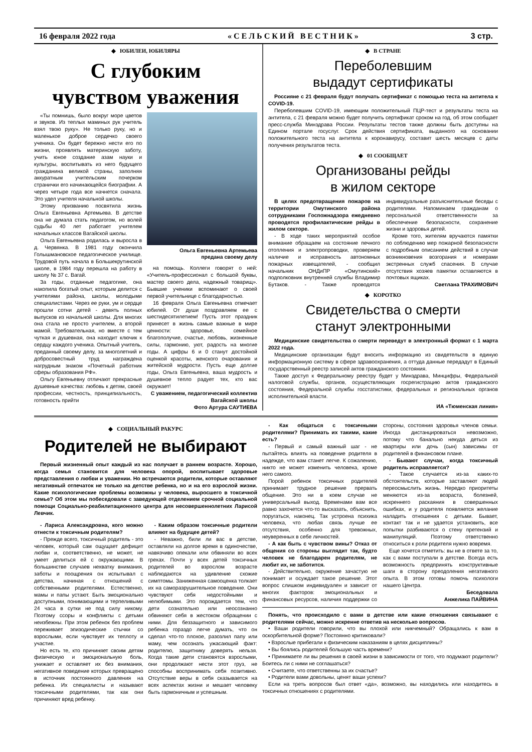16 февраля 2022 года « С Е Л Ь С К И Й В Е С Т Н И К » 3 стр.
◆ ЮБИЛЕИ, ЮБИЛЯРЫ
С глубоким
чувством уважения
«Ты помнишь, было вокруг море цветов и звуков. Из теплых маминых рук учитель взял твою руку». Не только руку, но и маленькое доброе сердечко своего ученика. Он будет бережно нести его по жизни, проявлять материнскую заботу, учить юное создание азам науки и культуры, воспитывать из него будущего гражданина великой страны, заполняя аккуратным учительским почерком странички его начинающейся биографии. А через четыре года все начнется сначала. Это удел учителя начальной школы.
Этому призванию посвятила жизнь Ольга Евгеньевна Артемьева. В детстве она не думала стать педагогом, но волей судьбы 40 лет работает учителем начальных классов Вагайской школы.
Ольга Евгеньевна родилась и выросла в д. Червянка. В 1981 году окончила Голышмановское педагогическое училище. Трудовой путь начала в Большекрутинской школе, в 1984 году перешла на работу в школу № 37 с. Вагай.
За годы, отданные педагогике, она накопила богатый опыт, которым делится с учителями района, школы, молодыми специалистами. Через ее руки, ум и сердце прошли сотни детей - девять полных выпусков из начальной школы. Для многих она стала не просто учителем, а второй мамой. Требовательная, но вместе с тем чуткая и душевная, она находит ключик к сердцу каждого ученика. Опытный учитель, преданный своему делу, за многолетний и добросовестный труд награждена нагрудным знаком «Почетный работник сферы образования РФ».
Ольгу Евгеньевну отличают прекрасные душевные качества: любовь к детям, своей профессии, честность, принципиальность, готовность прийти
Ольга Евгеньевна Артемьева
предана своему делу
на помощь. Коллеги говорят о ней: «Учитель-профессионал с большой буквы, мастер своего дела, надежный товарищ». Бывшие ученики вспоминают о своей первой учительнице с благодарностью.
16 февраля Ольга Евгеньевна отмечает юбилей. От души поздравляем ее с шестидесятилетием! Пусть этот праздник принесет в жизнь самые важные в мире ценности: здоровье, семейное благополучие, счастье, любовь, жизненные силы, гармонию, уют, радость на многие годы. А цифры 6 и 0 станут достойной оценкой красоты, женского очарования и житейской мудрости. Пусть еще долгие годы, Ольга Евгеньевна, ваша мудрость и душевное тепло радует тех, кто вас окружает!
С уважением, педагогический коллектив Вагайской школы
Фото Артура САУТИЕВА
◆ В СТРАНЕ
Переболевшим
выдадут сертификаты
Россияне с 21 февраля будут получать сертификат с помощью теста на антитела к COVID-19.
Переболевшим COVID-19, имеющим положительный ПЦР-тест и результаты теста на антитела, с 21 февраля можно будет получить сертификат сроком на год, об этом сообщает пресс-служба Минздрава России. Результаты тестов также должны быть доступны на Едином портале госуслуг. Срок действия сертификата, выданного на основании положительного теста на антитела к коронавирусу, составит шесть месяцев с даты получения результатов теста.
◆ 01 СООБЩАЕТ
Организованы рейды
в жилом секторе
В целях предотвращения пожаров на территории Омутинского района сотрудниками Госпожнадзора ежедневно проводятся профилактические рейды в жилом секторе.
- В ходе таких мероприятий особое внимание обращаем на состояние печного отопления и электропроводки, проверяем наличие и исправность автономных пожарных извещателей, - сообщил начальник ОНДиПР «Омутинский» подполковник внутренней службы Владимир Бутаков. - Также проводятся индивидуальные разъяснительные беседы с родителями. Напоминаем гражданам о персональной ответственности за обеспечение безопасности, сохранение жизни и здоровья детей.
Кроме того, жителям вручаются памятки по соблюдению мер пожарной безопасности с подробным описанием действий в случае возникновения возгорания и номерами экстренных служб спасения. В случае отсутствия хозяев памятки оставляются в почтовых ящиках.
Светлана ТРАХИМОВИЧ
◆ КОРОТКО
Свидетельства о смерти
станут электронными
Медицинские свидетельства о смерти переведут в электронный формат с 1 марта 2022 года.
Медицинские организации будут вносить информацию из свидетельств в единую информационную систему в сфере здравоохранения, а оттуда данные передадут в Единый государственный реестр записей актов гражданского состояния.
Также доступ к Федеральному реестру будет у Минздрава, Минцифры, Федеральной налоговой службы, органов, осуществляющих госрегистрацию актов гражданского состояния, Федеральной службы госстатистики, федеральных и региональных органов исполнительной власти.
ИА «Тюменская линия»
◆ СОЦИАЛЬНЫЙ РАКУРС
Родителей не выбирают
Первый жизненный опыт каждый из нас получает в раннем возрасте. Хорошо, когда семья становится для человека опорой, воспитывает здоровые представления о любви и уважении. Но встречаются родители, которые оставляют негативный отпечаток не только на детстве ребенка, но и на его взрослой жизни. Какие психологические проблемы возможны у человека, выросшего в токсичной семье? Об этом мы побеседовали с заведующей отделением срочной социальной помощи Социально-реабилитационного центра для несовершеннолетних Ларисой Левчик.
- Лариса Александровна, кого можно отнести к токсичным родителям?
- Прежде всего, токсичный родитель - это человек, который сам ощущает дефицит любви и, соответственно, не может, не умеет делиться ей с окружающими. В большинстве случаев нехватку внимания, заботы и поощрения он испытывал с детства, начиная с отношений с собственными родителями. Естественно, мамы и папы устают. Быть эмоционально доступными, понимающими и терпеливыми 24 часа в сутки не под силу никому. Поэтому ссоры и конфликты с детьми неизбежны. При этом ребенок без проблем переживает эпизодические стычки со взрослыми, если чувствует их теплоту и участие.
Но есть те, кто причиняет своим детям физическую и эмоциональную боль, унижает и оставляет их без внимания, негативное поведение которых превращено в источник постоянного давления на ребенка. Их специалисты и называют токсичными родителями, так как они причиняют вред ребенку.
- Каким образом токсичные родители влияют на будущее детей?
- Неважно, били ли вас в детстве, оставляли на долгое время в одиночестве, навязчиво опекали или обвиняли во всех грехах. Почти у всех детей токсичных родителей во взрослом возрасте наблюдаются на удивление схожие симптомы. Заниженная самооценка толкает их на саморазрушительное поведение. Они чувствуют себя недостойными и нелюбимыми. Это порождается тем, что дети сознательно или неосознанно обвиняют себя в жестоком обращении с ними. Для беззащитного и зависимого ребенка гораздо легче думать, что он сделал что-то плохое, разозлил папу или маму, чем осознать ужасающий факт: родителю, защитнику доверять нельзя. Когда такие дети становятся взрослыми, они продолжают нести этот груз, не способны воспринимать себя позитивно. Отсутствие веры в себя сказывается на всех аспектах жизни и мешает человеку быть гармоничным и успешным.
- Как общаться с токсичными родителями? Принимать их такими, какие есть?
- Первый и самый важный шаг - не пытайтесь влиять на поведение родителя в надежде, что вам станет легче. К сожалению, никто не может изменить человека, кроме него самого.
Порой ребенок токсичных родителей принимает трудное решение прервать общение. Это ни в коем случае не универсальный выход. Временами вам все равно захочется что-то высказать, объяснить, поругаться, наконец. Так устроена психика человека, что любая связь лучше ее отсутствия, особенно для тревожных, неуверенных в себе личностей.
- А как быть с чувством вины? Отказ от общения со стороны выглядит так, будто человек не благодарен родителям, не любит их, не заботится.
- Действительно, окружение зачастую не понимает и осуждает такое решение. Этот вопрос слишком индивидуален и зависит от многих факторов: эмоциональных и финансовых ресурсов, наличия поддержки со стороны, состояния здоровья членов семьи. Иногда дистанцироваться невозможно, потому что банально некуда деться из квартиры или дочь (сын) зависимы от родителей в финансовом плане.
- Бывают случаи, когда токсичный родитель исправляется?
- Такое случается из-за каких-то обстоятельств, которые заставляют людей переосмыслить жизнь. Нередко приоритеты меняются из-за возраста, болезней, искреннего раскаяния в совершенных ошибках, и у родителя появляется желание наладить отношения с детьми. Бывает, контакт так и не удается установить, все попытки разбиваются о стену претензий и манипуляций. Поэтому ответственно относиться к роли родителя нужно вовремя.
Еще хочется отметить: вы не в ответе за то, как с вами поступали в детстве. Всегда есть возможность предпринять конструктивные шаги в сторону преодоления негативного опыта. В этом готовы помочь психологи нашего Центра.
Беседовала
Анжелика ПАЙВИНА
Понять, что происходило с вами в детстве или какие отношения связывают с родителями сейчас, можно искренне ответив на несколько вопросов.
• Ваши родители говорили, что вы плохой или никчемный? Обращались к вам в оскорбительной форме? Постоянно критиковали?
• Взрослые прибегали к физическим наказаниям в целях дисциплины?
• Вы боялись родителей большую часть времени?
• Принимаете ли вы решения в своей жизни в зависимости от того, что подумают родители? Боитесь ли с ними не соглашаться?
• Считаете, что ответственны за их счастье?
• Родители вами довольны, ценят ваши успехи?
Если на треть вопросов был ответ «да», возможно, вы находились или находитесь в токсичных отношениях с родителями.